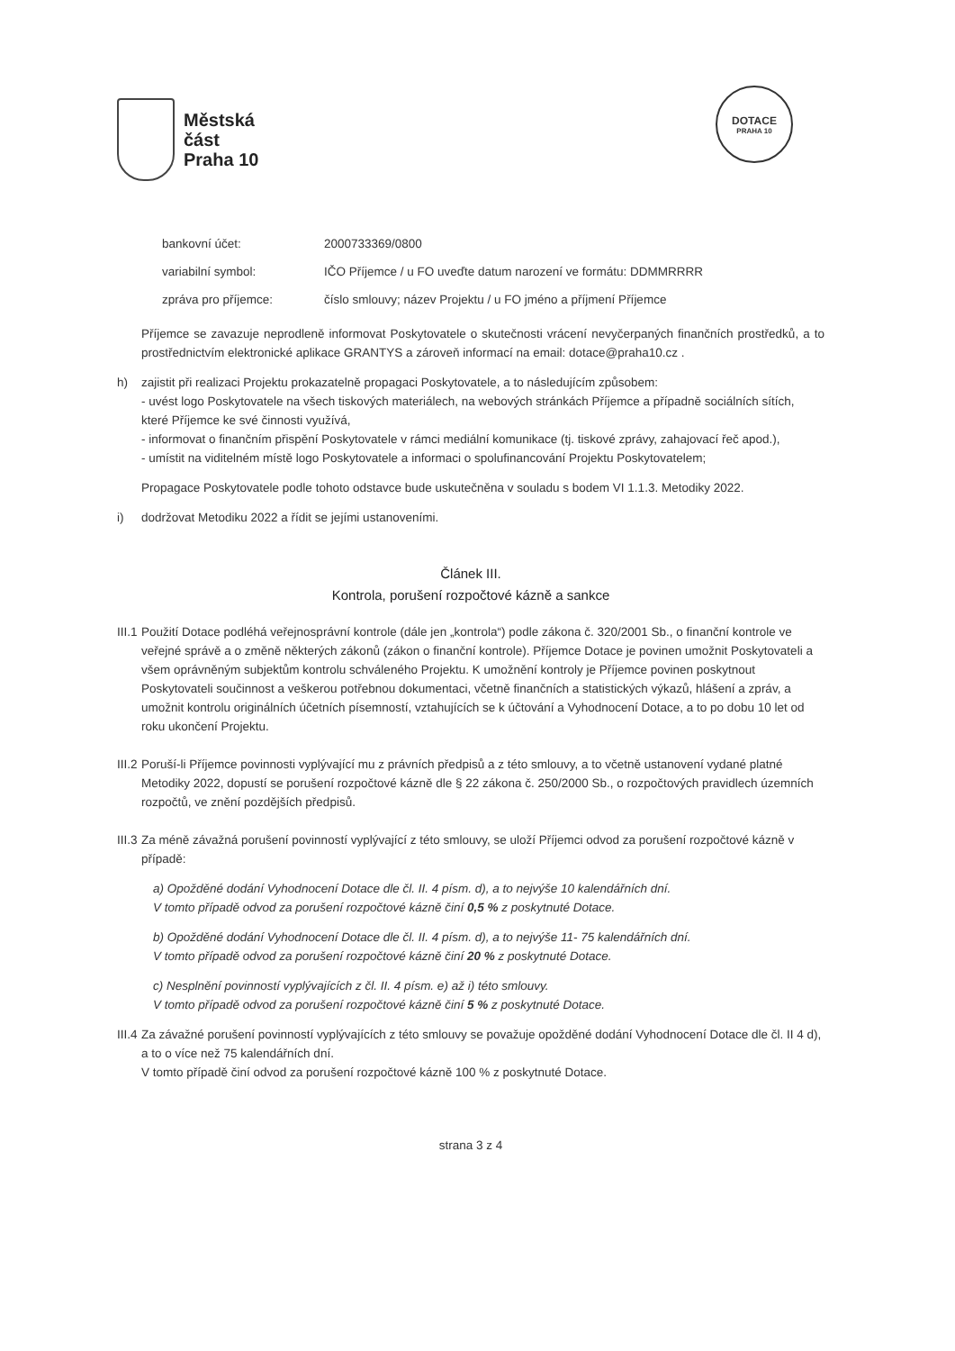Městská
část
Praha 10
DOTACE
PRAHA 10
| bankovní účet: | 2000733369/0800 |
| variabilní symbol: | IČO Příjemce / u FO uveďte datum narození ve formátu: DDMMRRRR |
| zpráva pro příjemce: | číslo smlouvy; název Projektu / u FO jméno a příjmení Příjemce |
Příjemce se zavazuje neprodleně informovat Poskytovatele o skutečnosti vrácení nevyčerpaných finančních prostředků, a to prostřednictvím elektronické aplikace GRANTYS a zároveň informací na email: dotace@praha10.cz .
h) zajistit při realizaci Projektu prokazatelně propagaci Poskytovatele, a to následujícím způsobem:
- uvést logo Poskytovatele na všech tiskových materiálech, na webových stránkách Příjemce a případně sociálních sítích, které Příjemce ke své činnosti využívá,
- informovat o finančním přispění Poskytovatele v rámci mediální komunikace (tj. tiskové zprávy, zahajovací řeč apod.),
- umístit na viditelném místě logo Poskytovatele a informaci o spolufinancování Projektu Poskytovatelem;
Propagace Poskytovatele podle tohoto odstavce bude uskutečněna v souladu s bodem VI 1.1.3. Metodiky 2022.
i) dodržovat Metodiku 2022 a řídit se jejími ustanoveními.
Článek III.
Kontrola, porušení rozpočtové kázně a sankce
III.1
Použití Dotace podléhá veřejnosprávní kontrole (dále jen „kontrola“) podle zákona č. 320/2001 Sb., o finanční kontrole ve veřejné správě a o změně některých zákonů (zákon o finanční kontrole). Příjemce Dotace je povinen umožnit Poskytovateli a všem oprávněným subjektům kontrolu schváleného Projektu. K umožnění kontroly je Příjemce povinen poskytnout Poskytovateli součinnost a veškerou potřebnou dokumentaci, včetně finančních a statistických výkazů, hlášení a zpráv, a umožnit kontrolu originálních účetních písemností, vztahujících se k účtování a Vyhodnocení Dotace, a to po dobu 10 let od roku ukončení Projektu.
III.2
Poruší-li Příjemce povinnosti vyplývající mu z právních předpisů a z této smlouvy, a to včetně ustanovení vydané platné Metodiky 2022, dopustí se porušení rozpočtové kázně dle § 22 zákona č. 250/2000 Sb., o rozpočtových pravidlech územních rozpočtů, ve znění pozdějších předpisů.
III.3
Za méně závažná porušení povinností vyplývající z této smlouvy, se uloží Příjemci odvod za porušení rozpočtové kázně v případě:
a) Opožděné dodání Vyhodnocení Dotace dle čl. II. 4 písm. d), a to nejvýše 10 kalendářních dní.
V tomto případě odvod za porušení rozpočtové kázně činí 0,5 % z poskytnuté Dotace.
b) Opožděné dodání Vyhodnocení Dotace dle čl. II. 4 písm. d), a to nejvýše 11- 75 kalendářních dní.
V tomto případě odvod za porušení rozpočtové kázně činí 20 % z poskytnuté Dotace.
c) Nesplnění povinností vyplývajících z čl. II. 4 písm. e) až i) této smlouvy.
V tomto případě odvod za porušení rozpočtové kázně činí 5 % z poskytnuté Dotace.
III.4
Za závažné porušení povinností vyplývajících z této smlouvy se považuje opožděné dodání Vyhodnocení Dotace dle čl. II 4 d), a to o více než 75 kalendářních dní.
V tomto případě činí odvod za porušení rozpočtové kázně 100 % z poskytnuté Dotace.
strana 3 z 4